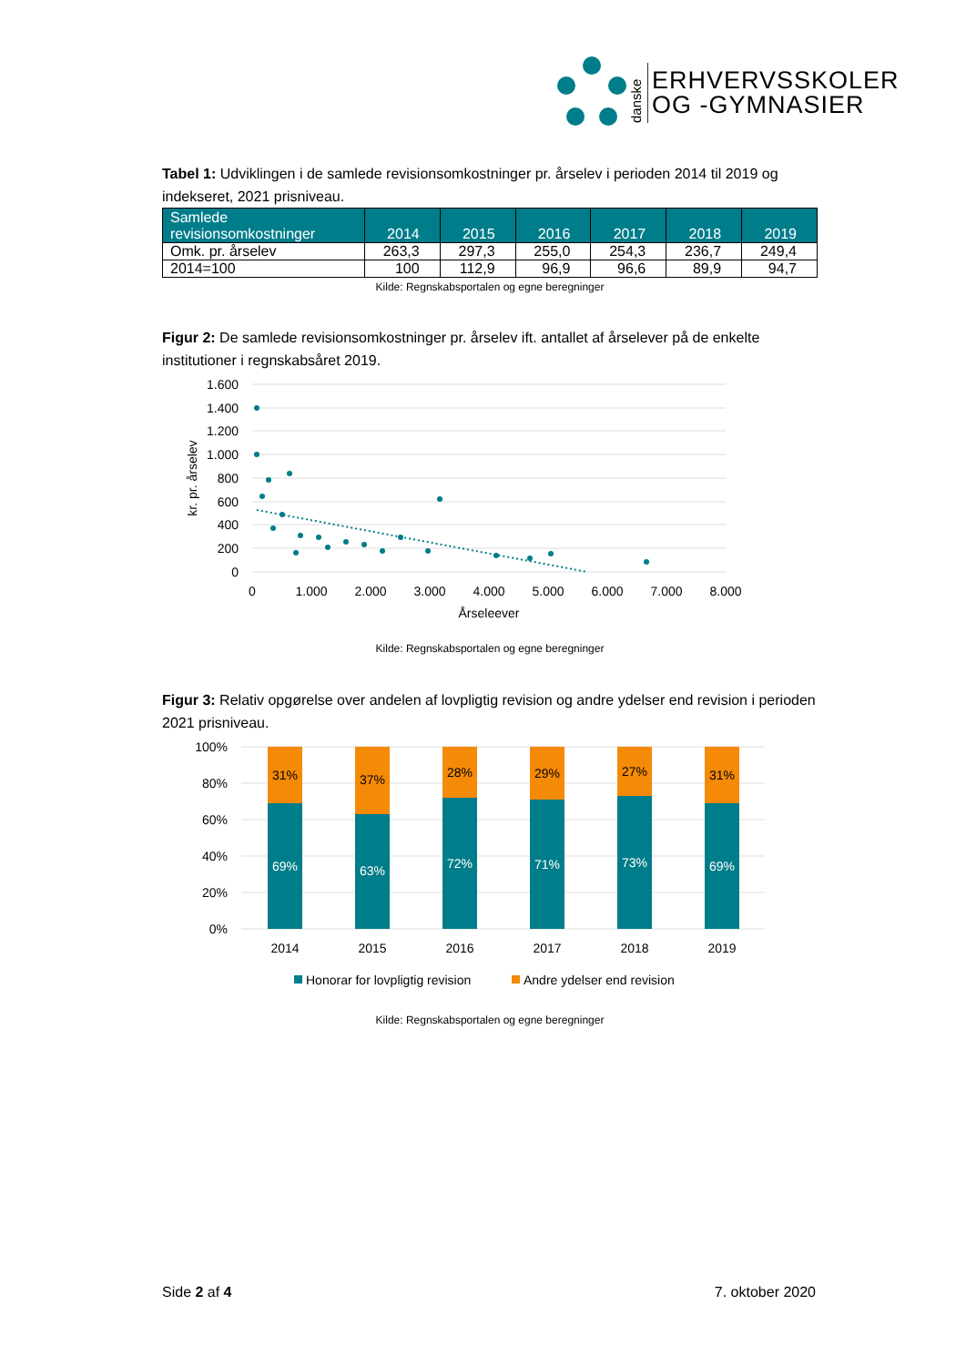danske
ERHVERVSSKOLER
OG -GYMNASIER
Tabel 1: Udviklingen i de samlede revisionsomkostninger pr. årselev i perioden 2014 til 2019 og indekseret, 2021 prisniveau.
| Samlede revisionsomkostninger | 2014 | 2015 | 2016 | 2017 | 2018 | 2019 |
| --- | --- | --- | --- | --- | --- | --- |
| Omk. pr. årselev | 263,3 | 297,3 | 255,0 | 254,3 | 236,7 | 249,4 |
| 2014=100 | 100 | 112,9 | 96,9 | 96,6 | 89,9 | 94,7 |
Kilde: Regnskabsportalen og egne beregninger
Figur 2: De samlede revisionsomkostninger pr. årselev ift. antallet af årselever på de enkelte institutioner i regnskabsåret 2019.
1.600
1.400
1.200
1.000
800
600
400
200
0
0
1.000
2.000
3.000
4.000
5.000
6.000
7.000
8.000
Årseleever
kr. pr. årselev
Kilde: Regnskabsportalen og egne beregninger
Figur 3: Relativ opgørelse over andelen af lovpligtig revision og andre ydelser end revision i perioden 2021 prisniveau.
100%
80%
60%
40%
20%
0%
31%
69%
2014
37%
63%
2015
28%
72%
2016
29%
71%
2017
27%
73%
2018
31%
69%
2019
Honorar for lovpligtig revision
Andre ydelser end revision
Kilde: Regnskabsportalen og egne beregninger
Side 2 af 4 7. oktober 2020